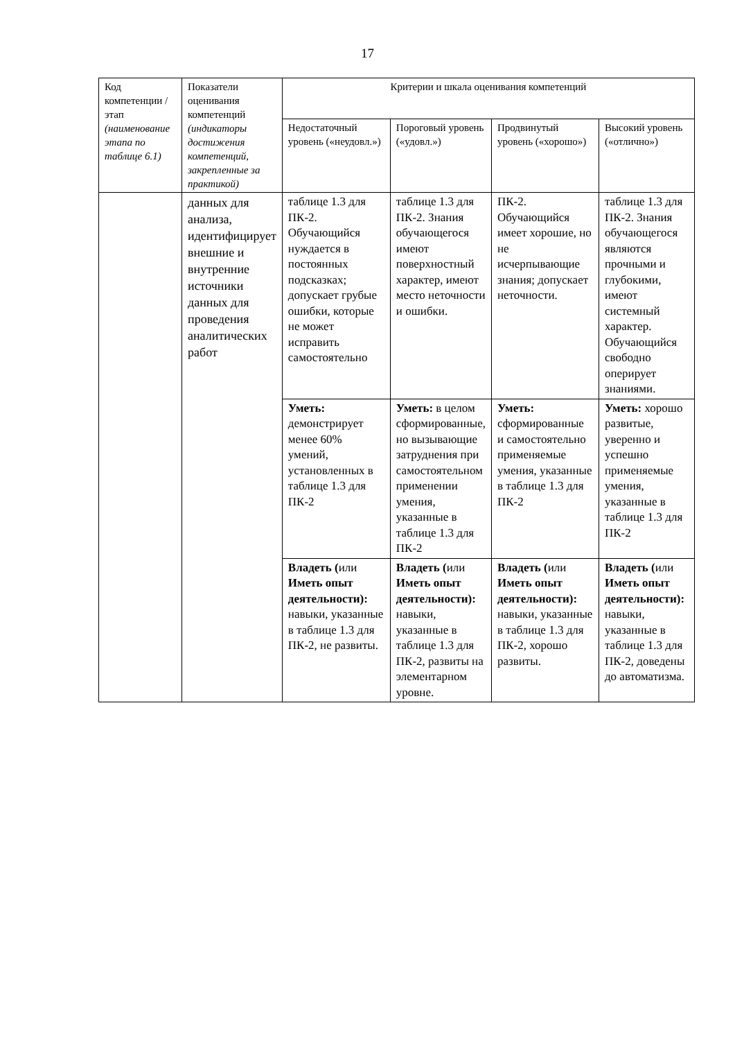17
| Код компетенции / этап (наименование этапа по таблице 6.1) | Показатели оценивания компетенций (индикаторы достижения компетенций, закрепленные за практикой) | Критерии и шкала оценивания компетенций | | | |
| --- | --- | --- | --- | --- | --- |
| | | Недостаточный уровень («неудовл.») | Пороговый уровень («удовл.») | Продвинутый уровень («хорошо») | Высокий уровень («отлично») |
| | данных для анализа, идентифицирует внешние и внутренние источники данных для проведения аналитических работ | таблице 1.3 для ПК-2. Обучающийся нуждается в постоянных подсказках; допускает грубые ошибки, которые не может исправить самостоятельно | таблице 1.3 для ПК-2. Знания обучающегося имеют поверхностный характер, имеют место неточности и ошибки. | ПК-2. Обучающийся имеет хорошие, но не исчерпывающие знания; допускает неточности. | таблице 1.3 для ПК-2. Знания обучающегося являются прочными и глубокими, имеют системный характер. Обучающийся свободно оперирует знаниями. |
| | | Уметь: демонстрирует менее 60% умений, установленных в таблице 1.3 для ПК-2 | Уметь: в целом сформированные, но вызывающие затруднения при самостоятельном применении умения, указанные в таблице 1.3 для ПК-2 | Уметь: сформированные и самостоятельно применяемые умения, указанные в таблице 1.3 для ПК-2 | Уметь: хорошо развитые, уверенно и успешно применяемые умения, указанные в таблице 1.3 для ПК-2 |
| | | Владеть ( или Иметь опыт деятельности): навыки, указанные в таблице 1.3 для ПК-2, не развиты. | Владеть ( или Иметь опыт деятельности): навыки, указанные в таблице 1.3 для ПК-2, развиты на элементарном уровне. | Владеть ( или Иметь опыт деятельности): навыки, указанные в таблице 1.3 для ПК-2, хорошо развиты. | Владеть ( или Иметь опыт деятельности): навыки, указанные в таблице 1.3 для ПК-2, доведены до автоматизма. |